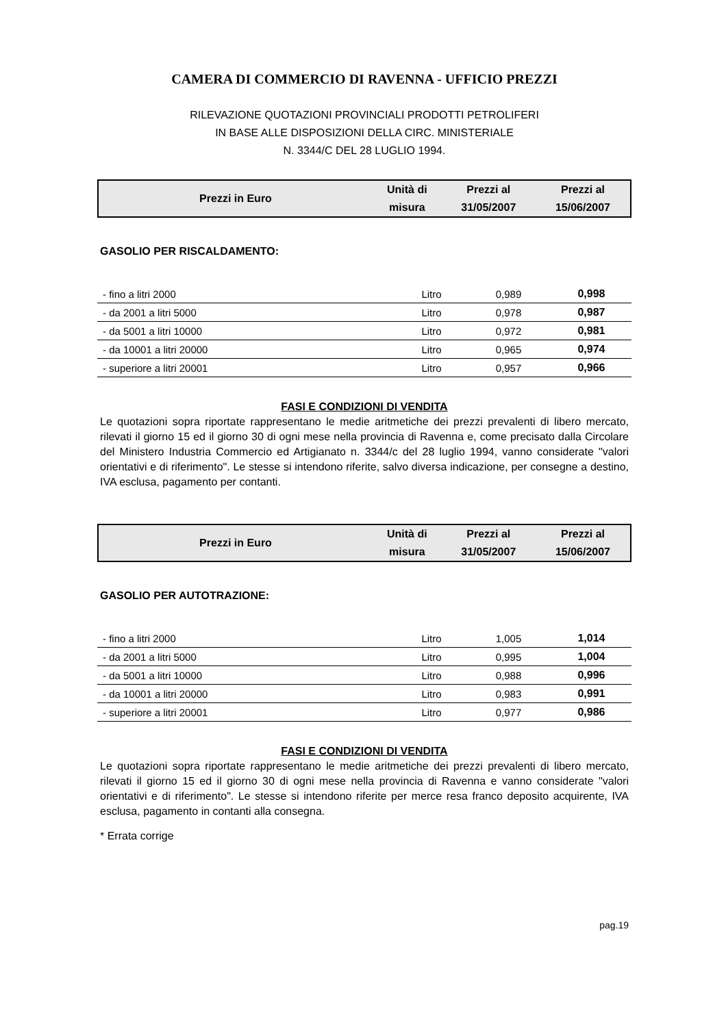CAMERA DI COMMERCIO DI RAVENNA - UFFICIO PREZZI
RILEVAZIONE QUOTAZIONI PROVINCIALI PRODOTTI PETROLIFERI
IN BASE ALLE DISPOSIZIONI DELLA CIRC. MINISTERIALE
N. 3344/C DEL 28 LUGLIO 1994.
| Prezzi in Euro | Unità di | Prezzi al | Prezzi al |
| | misura | 31/05/2007 | 15/06/2007 |
GASOLIO PER RISCALDAMENTO:
| - fino a litri 2000 | Litro | 0,989 | 0,998 |
| - da 2001 a litri 5000 | Litro | 0,978 | 0,987 |
| - da 5001 a litri 10000 | Litro | 0,972 | 0,981 |
| - da 10001 a litri 20000 | Litro | 0,965 | 0,974 |
| - superiore a litri 20001 | Litro | 0,957 | 0,966 |
FASI E CONDIZIONI DI VENDITA
Le quotazioni sopra riportate rappresentano le medie aritmetiche dei prezzi prevalenti di libero mercato, rilevati il giorno 15 ed il giorno 30 di ogni mese nella provincia di Ravenna e, come precisato dalla Circolare del Ministero Industria Commercio ed Artigianato n. 3344/c del 28 luglio 1994, vanno considerate "valori orientativi e di riferimento". Le stesse si intendono riferite, salvo diversa indicazione, per consegne a destino, IVA esclusa, pagamento per contanti.
| Prezzi in Euro | Unità di | Prezzi al | Prezzi al |
| | misura | 31/05/2007 | 15/06/2007 |
GASOLIO PER AUTOTRAZIONE:
| - fino a litri 2000 | Litro | 1,005 | 1,014 |
| - da 2001 a litri 5000 | Litro | 0,995 | 1,004 |
| - da 5001 a litri 10000 | Litro | 0,988 | 0,996 |
| - da 10001 a litri 20000 | Litro | 0,983 | 0,991 |
| - superiore a litri 20001 | Litro | 0,977 | 0,986 |
FASI E CONDIZIONI DI VENDITA
Le quotazioni sopra riportate rappresentano le medie aritmetiche dei prezzi prevalenti di libero mercato, rilevati il giorno 15 ed il giorno 30 di ogni mese nella provincia di Ravenna e vanno considerate "valori orientativi e di riferimento". Le stesse si intendono riferite per merce resa franco deposito acquirente, IVA esclusa, pagamento in contanti alla consegna.
* Errata corrige
pag.19